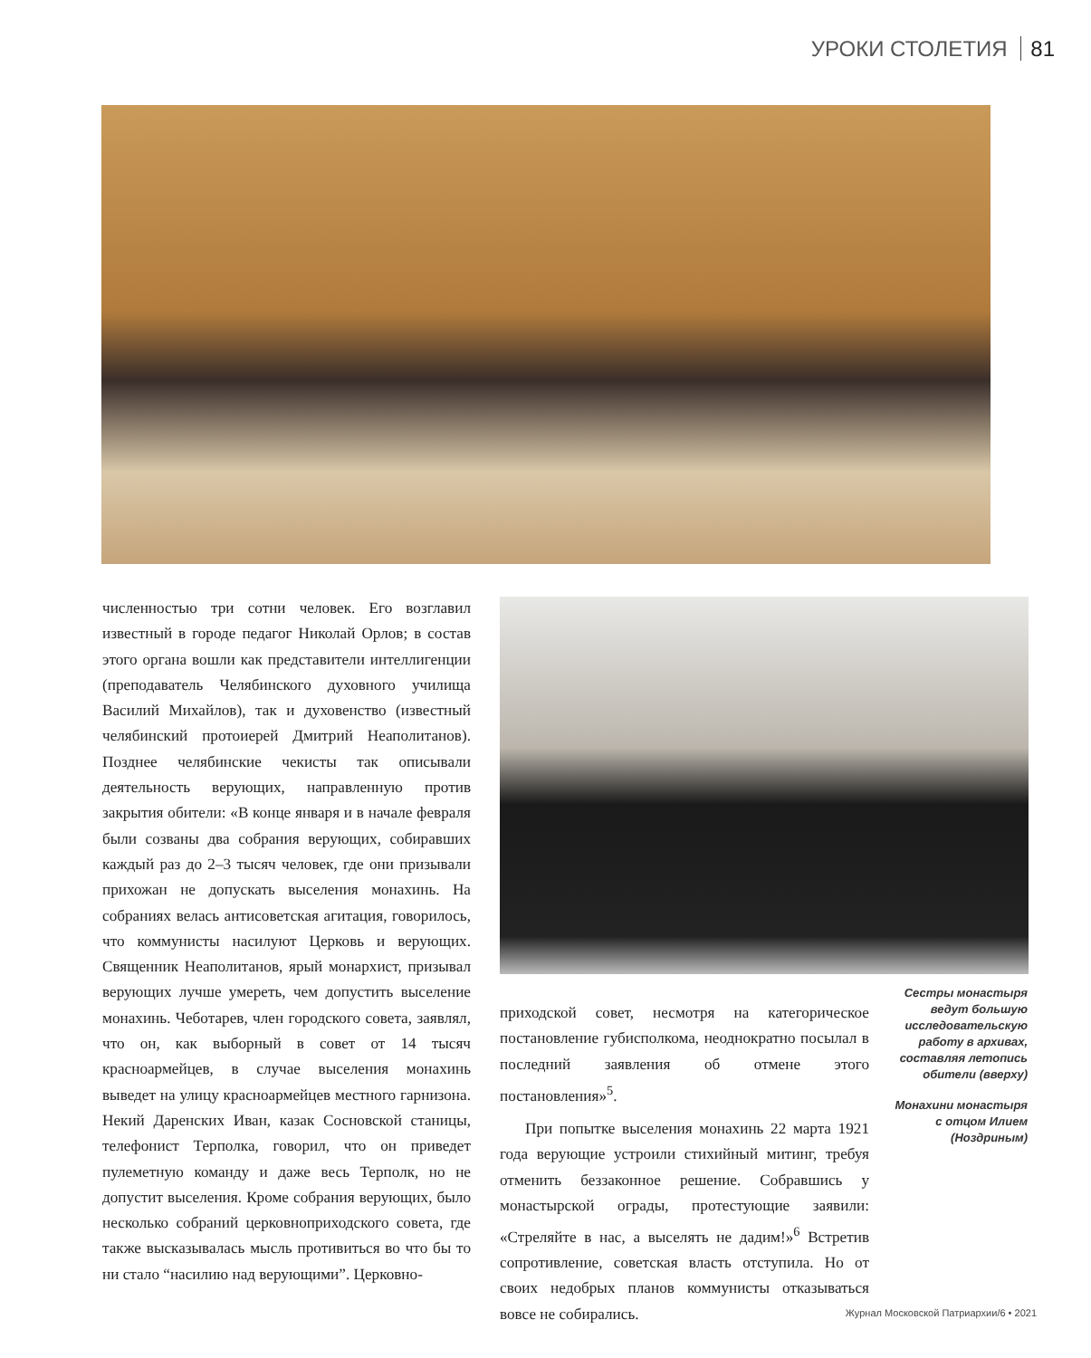УРОКИ СТОЛЕТИЯ 81
численностью три сотни человек. Его возглавил известный в городе педагог Николай Орлов; в состав этого органа вошли как представители интеллигенции (преподаватель Челябинского духовного училища Василий Михайлов), так и духовенство (известный челябинский протоиерей Дмитрий Неаполитанов). Позднее челябинские чекисты так описывали деятельность верующих, направленную против закрытия обители: «В конце января и в начале февраля были созваны два собрания верующих, собиравших каждый раз до 2–3 тысяч человек, где они призывали прихожан не допускать выселения монахинь. На собраниях велась антисоветская агитация, говорилось, что коммунисты насилуют Церковь и верующих. Священник Неаполитанов, ярый монархист, призывал верующих лучше умереть, чем допустить выселение монахинь. Чеботарев, член городского совета, заявлял, что он, как выборный в совет от 14 тысяч красноармейцев, в случае выселения монахинь выведет на улицу красноармейцев местного гарнизона. Некий Даренских Иван, казак Сосновской станицы, телефонист Терполка, говорил, что он приведет пулеметную команду и даже весь Терполк, но не допустит выселения. Кроме собрания верующих, было несколько собраний церковноприходского совета, где также высказывалась мысль противиться во что бы то ни стало “насилию над верующими”. Церковно-
приходской совет, несмотря на категорическое постановление губисполкома, неоднократно посылал в последний заявления об отмене этого постановления»<sup>5</sup>.
При попытке выселения монахинь 22 марта 1921 года верующие устроили стихийный митинг, требуя отменить беззаконное решение. Собравшись у монастырской ограды, протестующие заявили: «Стреляйте в нас, а выселять не дадим!»<sup>6</sup> Встретив сопротивление, советская власть отступила. Но от своих недобрых планов коммунисты отказываться вовсе не собирались.
Сестры монастыря ведут большую исследовательскую работу в архивах, составляя летопись обители (вверху)
Монахини монастыря с отцом Илием (Ноздриным)
Журнал Московской Патриархии/6 • 2021